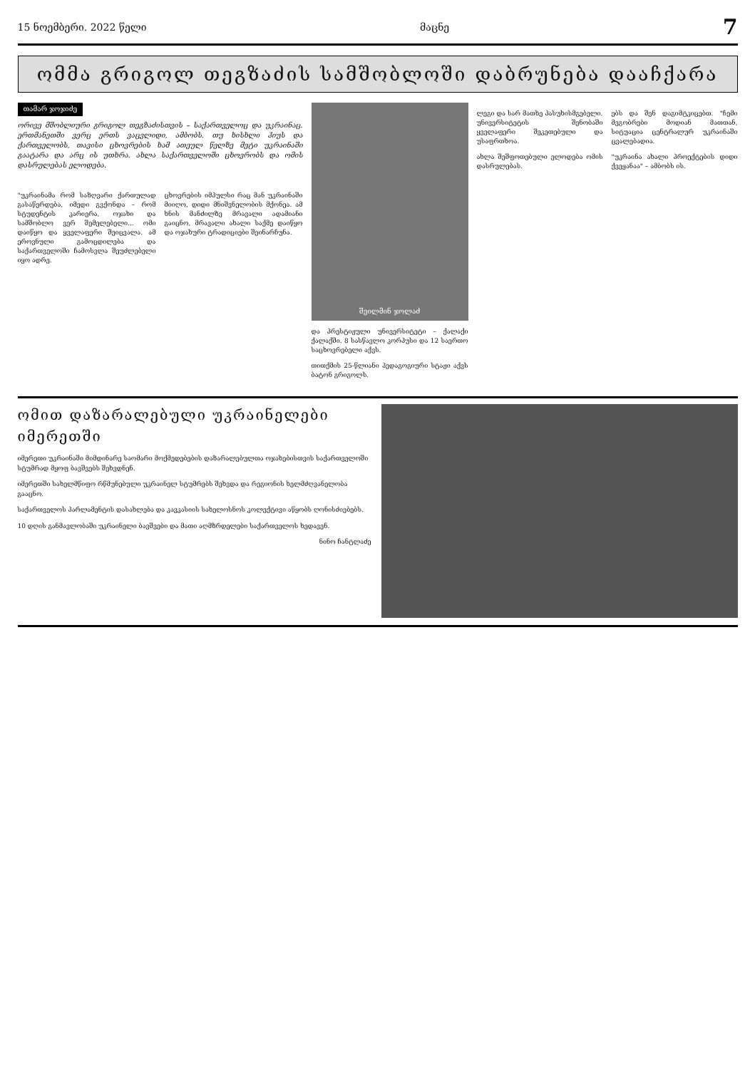15 ნოემბერი. 2022 წელი მაცნე 7
ომმა გრიგოლ თეგზაძის სამშობლოში დაბრუნება დააჩქარა
თამარ ჯოჯიძე
ორივე მშობლიური გრიგოლ თეგზაძისთვის – საქართველოც და უკრაინაც. ერთმანეთში ვერც ერთს ვაცვლიდი, ამბობს. თუ ხისხლი ჰიუს და ქართველობს, თავისი ცხოვრების ხამ ათეულ წელზე მეტი უკრაინაში გაატარა და არც ის უთხრა. ახლა საქართველოში ცხოვრობს და ომის დასრულებას ელოდება.
"უკრაინამა რომ საზღვარი ქართულად გასაწერდება, იმედი გვქონდა – რომ სტუდენტის კარიერა, ოჯახი და სამშობლო ვერ შემელებელი... ომი დაიწყო და ყველაფერი შეიცვალა. ამ ეროვნული გამოცდილება და საქართველოში ჩამოსვლა შეუძლებელი იყო ადრე.
ცხოვრების იმპულსი რაც მან უკრაინაში მიიღო, დიდი მნიშვნელობის მქონეა. ამ ხნის მანძილზე მრავალი ადამიანი გაიცნო, მრავალი ახალი საქმე დაიწყო და ოჯახური ტრადიციები შეინარჩუნა.
შეილმინ ჯოლაძ
და პრესტიჟული უნივერსიტეტი – ქალაქი ქალაქში. 8 სასწავლო კორპუსი და 12 საერთო საცხოვრებელი აქვს.
თითქმის 25-წლიანი პედაგოგიური სტაჟი აქვს ბატონ გრიგოლს.
ლეგი და სარ მათხე პასუხისმგებელი. უნივერსიტეტის შენობაში ყველაფერი შეკეთებული და უსაფრთხოა.
ახლა შეშფოთებული ელოდება ომის დასრულებას.
ებს და შენ დაგიმტკიცებთ. "ჩემი მეგობრები მოდიან მათთან, სიტუაცია ცენტრალურ უკრაინაში ცვალებადია.
"უკრაინა ახალი პროექტების დიდი ქვეყანაა" – ამბობს ის.
ომით დაზარალებული უკრაინელები იმერეთში
იმერეთი უკრაინაში მიმდინარე საომარი მოქმედებების დაზარალებულთა ოჯახებისთვის საქართველოში სტუმრად მყოფ ბავშვებს შეხვდნენ.
იმერეთში სახელმწიფო რწმუნებული უკრაინელ სტუმრებს შეხვდა და რეგიონის ხელმძღვანელობა გააცნო.
საქართველოს პარლამენტის დასახლება და კავკასიის სახელოსნოს კოლექტივი აწყობს ღონისძიებებს.
10 დღის განმავლობაში უკრაინელი ბავშვები და მათი აღმზრდელები საქართველოს ხედავენ.
ნინო ჩანტლაძე